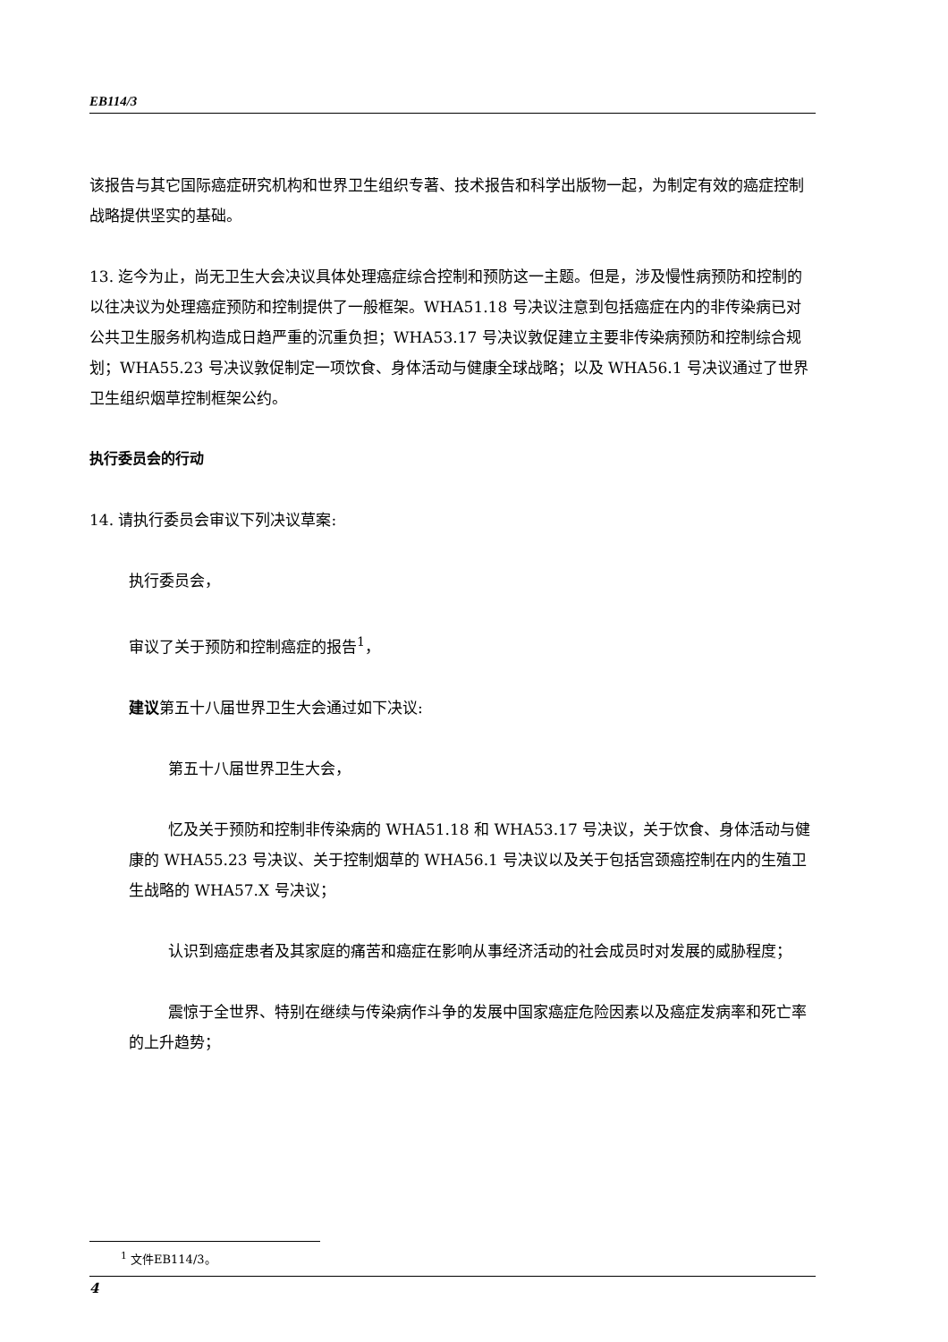EB114/3
该报告与其它国际癌症研究机构和世界卫生组织专著、技术报告和科学出版物一起，为制定有效的癌症控制战略提供坚实的基础。
13. 迄今为止，尚无卫生大会决议具体处理癌症综合控制和预防这一主题。但是，涉及慢性病预防和控制的以往决议为处理癌症预防和控制提供了一般框架。WHA51.18 号决议注意到包括癌症在内的非传染病已对公共卫生服务机构造成日趋严重的沉重负担；WHA53.17 号决议敦促建立主要非传染病预防和控制综合规划；WHA55.23 号决议敦促制定一项饮食、身体活动与健康全球战略；以及 WHA56.1 号决议通过了世界卫生组织烟草控制框架公约。
执行委员会的行动
14. 请执行委员会审议下列决议草案:
执行委员会，
审议了关于预防和控制癌症的报告<sup>1</sup>，
建议第五十八届世界卫生大会通过如下决议:
第五十八届世界卫生大会，
忆及关于预防和控制非传染病的 WHA51.18 和 WHA53.17 号决议，关于饮食、身体活动与健康的 WHA55.23 号决议、关于控制烟草的 WHA56.1 号决议以及关于包括宫颈癌控制在内的生殖卫生战略的 WHA57.X 号决议；
认识到癌症患者及其家庭的痛苦和癌症在影响从事经济活动的社会成员时对发展的威胁程度；
震惊于全世界、特别在继续与传染病作斗争的发展中国家癌症危险因素以及癌症发病率和死亡率的上升趋势；
<sup>1</sup> 文件EB114/3。
4